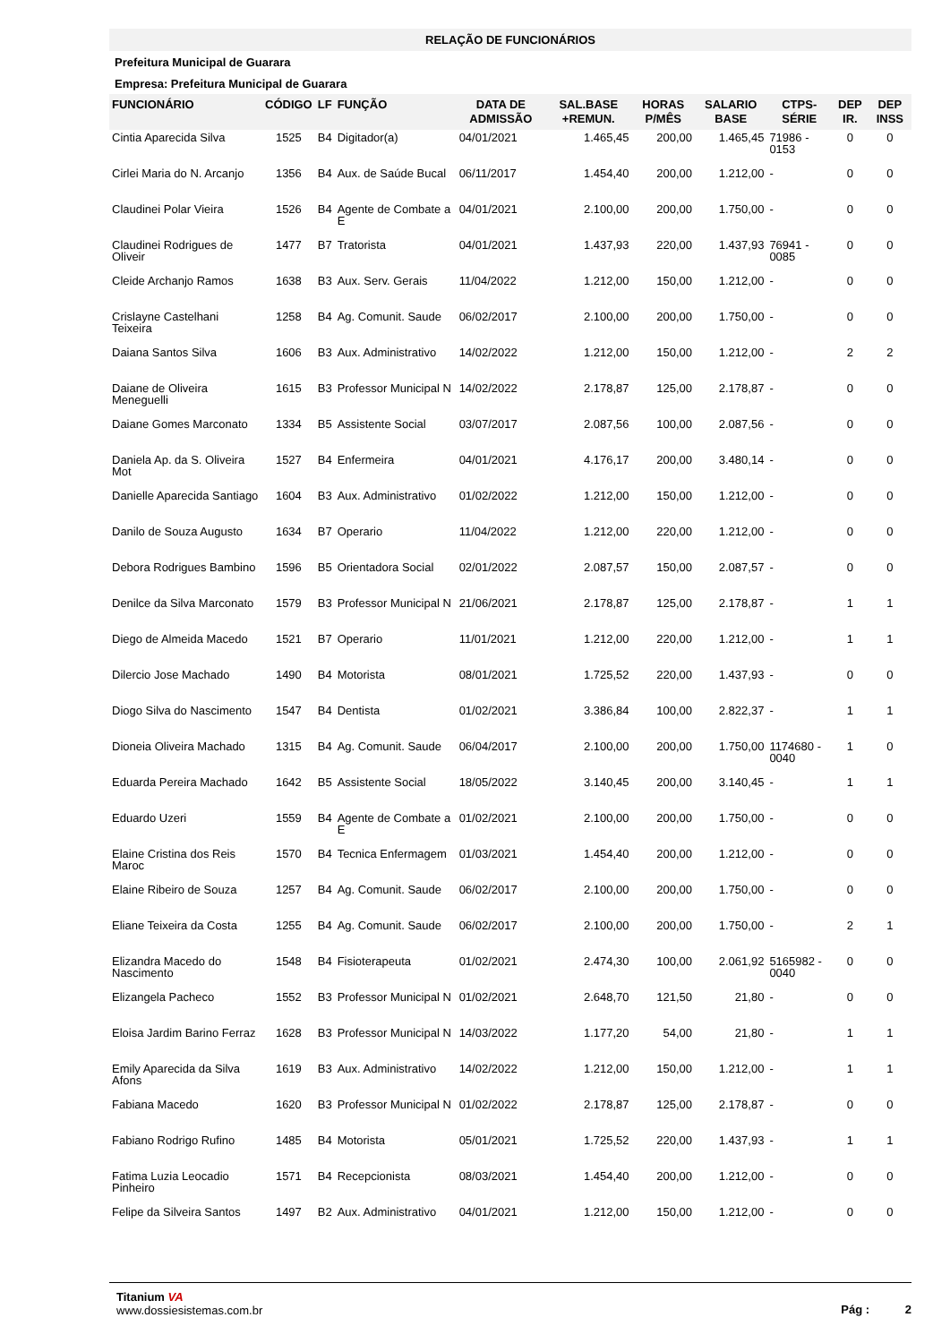RELAÇÃO DE FUNCIONÁRIOS
Prefeitura Municipal de Guarara
Empresa: Prefeitura Municipal de Guarara
| FUNCIONÁRIO | CÓDIGO | LF | FUNÇÃO | DATA DE ADMISSÃO | SAL.BASE +REMUN. | HORAS P/MÊS | SALARIO BASE | CTPS-SÉRIE | DEP IR. | DEP INSS |
| --- | --- | --- | --- | --- | --- | --- | --- | --- | --- | --- |
| Cintia Aparecida Silva | 1525 | B4 | Digitador(a) | 04/01/2021 | 1.465,45 | 200,00 | 1.465,45 | 71986 - 0153 | 0 | 0 |
| Cirlei Maria do N. Arcanjo | 1356 | B4 | Aux. de Saúde Bucal | 06/11/2017 | 1.454,40 | 200,00 | 1.212,00 | - | 0 | 0 |
| Claudinei Polar Vieira | 1526 | B4 | Agente de Combate a E | 04/01/2021 | 2.100,00 | 200,00 | 1.750,00 | - | 0 | 0 |
| Claudinei Rodrigues de Oliveir | 1477 | B7 | Tratorista | 04/01/2021 | 1.437,93 | 220,00 | 1.437,93 | 76941 - 0085 | 0 | 0 |
| Cleide Archanjo Ramos | 1638 | B3 | Aux. Serv. Gerais | 11/04/2022 | 1.212,00 | 150,00 | 1.212,00 | - | 0 | 0 |
| Crislayne Castelhani Teixeira | 1258 | B4 | Ag. Comunit. Saude | 06/02/2017 | 2.100,00 | 200,00 | 1.750,00 | - | 0 | 0 |
| Daiana Santos Silva | 1606 | B3 | Aux. Administrativo | 14/02/2022 | 1.212,00 | 150,00 | 1.212,00 | - | 2 | 2 |
| Daiane de Oliveira Meneguelli | 1615 | B3 | Professor Municipal N | 14/02/2022 | 2.178,87 | 125,00 | 2.178,87 | - | 0 | 0 |
| Daiane Gomes Marconato | 1334 | B5 | Assistente Social | 03/07/2017 | 2.087,56 | 100,00 | 2.087,56 | - | 0 | 0 |
| Daniela Ap. da S. Oliveira Mot | 1527 | B4 | Enfermeira | 04/01/2021 | 4.176,17 | 200,00 | 3.480,14 | - | 0 | 0 |
| Danielle Aparecida Santiago | 1604 | B3 | Aux. Administrativo | 01/02/2022 | 1.212,00 | 150,00 | 1.212,00 | - | 0 | 0 |
| Danilo de Souza Augusto | 1634 | B7 | Operario | 11/04/2022 | 1.212,00 | 220,00 | 1.212,00 | - | 0 | 0 |
| Debora Rodrigues Bambino | 1596 | B5 | Orientadora Social | 02/01/2022 | 2.087,57 | 150,00 | 2.087,57 | - | 0 | 0 |
| Denilce da Silva Marconato | 1579 | B3 | Professor Municipal N | 21/06/2021 | 2.178,87 | 125,00 | 2.178,87 | - | 1 | 1 |
| Diego de Almeida Macedo | 1521 | B7 | Operario | 11/01/2021 | 1.212,00 | 220,00 | 1.212,00 | - | 1 | 1 |
| Dilercio Jose Machado | 1490 | B4 | Motorista | 08/01/2021 | 1.725,52 | 220,00 | 1.437,93 | - | 0 | 0 |
| Diogo Silva do Nascimento | 1547 | B4 | Dentista | 01/02/2021 | 3.386,84 | 100,00 | 2.822,37 | - | 1 | 1 |
| Dioneia Oliveira Machado | 1315 | B4 | Ag. Comunit. Saude | 06/04/2017 | 2.100,00 | 200,00 | 1.750,00 | 1174680 - 0040 | 1 | 0 |
| Eduarda Pereira Machado | 1642 | B5 | Assistente Social | 18/05/2022 | 3.140,45 | 200,00 | 3.140,45 | - | 1 | 1 |
| Eduardo Uzeri | 1559 | B4 | Agente de Combate a E | 01/02/2021 | 2.100,00 | 200,00 | 1.750,00 | - | 0 | 0 |
| Elaine Cristina dos Reis Maroc | 1570 | B4 | Tecnica Enfermagem | 01/03/2021 | 1.454,40 | 200,00 | 1.212,00 | - | 0 | 0 |
| Elaine Ribeiro de Souza | 1257 | B4 | Ag. Comunit. Saude | 06/02/2017 | 2.100,00 | 200,00 | 1.750,00 | - | 0 | 0 |
| Eliane Teixeira da Costa | 1255 | B4 | Ag. Comunit. Saude | 06/02/2017 | 2.100,00 | 200,00 | 1.750,00 | - | 2 | 1 |
| Elizandra Macedo do Nascimento | 1548 | B4 | Fisioterapeuta | 01/02/2021 | 2.474,30 | 100,00 | 2.061,92 | 5165982 - 0040 | 0 | 0 |
| Elizangela Pacheco | 1552 | B3 | Professor Municipal N | 01/02/2021 | 2.648,70 | 121,50 | 21,80 | - | 0 | 0 |
| Eloisa Jardim Barino Ferraz | 1628 | B3 | Professor Municipal N | 14/03/2022 | 1.177,20 | 54,00 | 21,80 | - | 1 | 1 |
| Emily Aparecida da Silva Afons | 1619 | B3 | Aux. Administrativo | 14/02/2022 | 1.212,00 | 150,00 | 1.212,00 | - | 1 | 1 |
| Fabiana Macedo | 1620 | B3 | Professor Municipal N | 01/02/2022 | 2.178,87 | 125,00 | 2.178,87 | - | 0 | 0 |
| Fabiano Rodrigo Rufino | 1485 | B4 | Motorista | 05/01/2021 | 1.725,52 | 220,00 | 1.437,93 | - | 1 | 1 |
| Fatima Luzia Leocadio Pinheiro | 1571 | B4 | Recepcionista | 08/03/2021 | 1.454,40 | 200,00 | 1.212,00 | - | 0 | 0 |
| Felipe da Silveira Santos | 1497 | B2 | Aux. Administrativo | 04/01/2021 | 1.212,00 | 150,00 | 1.212,00 | - | 0 | 0 |
Titanium VA
www.dossiesistemas.com.br
Pág : 2